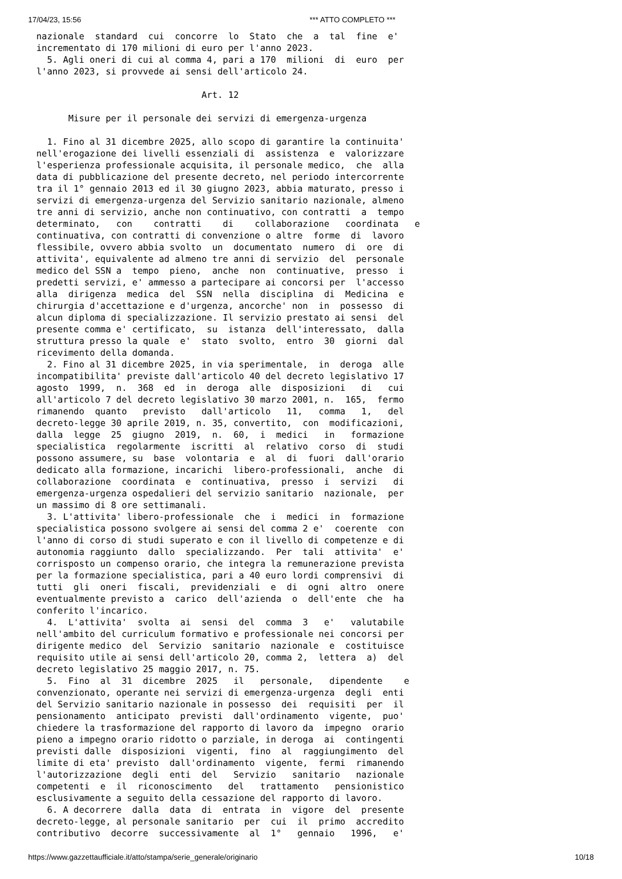17/04/23, 15:56 *** ATTO COMPLETO ***
nazionale  standard  cui  concorre  lo  Stato  che  a  tal  fine  e'
incrementato di 170 milioni di euro per l'anno 2023.
  5. Agli oneri di cui al comma 4, pari a 170  milioni  di  euro  per
l'anno 2023, si provvede ai sensi dell'articolo 24.

                               Art. 12

      Misure per il personale dei servizi di emergenza-urgenza

  1. Fino al 31 dicembre 2025, allo scopo di garantire la continuita'
nell'erogazione dei livelli essenziali di  assistenza  e  valorizzare
l'esperienza professionale acquisita, il personale medico,  che  alla
data di pubblicazione del presente decreto, nel periodo intercorrente
tra il 1° gennaio 2013 ed il 30 giugno 2023, abbia maturato, presso i
servizi di emergenza-urgenza del Servizio sanitario nazionale, almeno
tre anni di servizio, anche non continuativo, con contratti  a  tempo
determinato,   con    contratti    di    collaborazione   coordinata   e
continuativa, con contratti di convenzione o altre  forme  di  lavoro
flessibile, ovvero abbia svolto  un  documentato  numero  di  ore  di
attivita', equivalente ad almeno tre anni di servizio  del  personale
medico del SSN a  tempo  pieno,  anche  non  continuative,  presso  i
predetti servizi, e' ammesso a partecipare ai concorsi per  l'accesso
alla  dirigenza  medica  del  SSN  nella  disciplina  di  Medicina  e
chirurgia d'accettazione e d'urgenza, ancorche' non  in  possesso  di
alcun diploma di specializzazione. Il servizio prestato ai sensi  del
presente comma e' certificato,  su  istanza  dell'interessato,  dalla
struttura presso la quale  e'  stato  svolto,  entro  30  giorni  dal
ricevimento della domanda.
  2. Fino al 31 dicembre 2025, in via sperimentale,  in  deroga  alle
incompatibilita' previste dall'articolo 40 del decreto legislativo 17
agosto  1999,  n.  368  ed  in  deroga  alle  disposizioni   di   cui
all'articolo 7 del decreto legislativo 30 marzo 2001, n.  165,  fermo
rimanendo  quanto   previsto   dall'articolo   11,   comma   1,   del
decreto-legge 30 aprile 2019, n. 35, convertito,  con  modificazioni,
dalla  legge  25  giugno  2019,  n.  60,  i  medici   in   formazione
specialistica  regolarmente  iscritti  al  relativo  corso  di  studi
possono assumere, su  base  volontaria  e  al  di  fuori  dall'orario
dedicato alla formazione, incarichi  libero-professionali,  anche  di
collaborazione  coordinata  e  continuativa,  presso  i  servizi   di
emergenza-urgenza ospedalieri del servizio sanitario  nazionale,  per
un massimo di 8 ore settimanali.
  3. L'attivita' libero-professionale  che  i  medici  in  formazione
specialistica possono svolgere ai sensi del comma 2 e'  coerente  con
l'anno di corso di studi superato e con il livello di competenze e di
autonomia raggiunto  dallo  specializzando.  Per  tali  attivita'  e'
corrisposto un compenso orario, che integra la remunerazione prevista
per la formazione specialistica, pari a 40 euro lordi comprensivi  di
tutti  gli  oneri  fiscali,  previdenziali  e  di  ogni  altro  onere
eventualmente previsto a  carico  dell'azienda  o  dell'ente  che  ha
conferito l'incarico.
  4.  L'attivita'  svolta  ai  sensi  del  comma  3   e'   valutabile
nell'ambito del curriculum formativo e professionale nei concorsi per
dirigente medico  del  Servizio  sanitario  nazionale  e  costituisce
requisito utile ai sensi dell'articolo 20, comma 2,  lettera  a)  del
decreto legislativo 25 maggio 2017, n. 75.
  5.  Fino  al  31  dicembre  2025   il   personale,   dipendente    e
convenzionato, operante nei servizi di emergenza-urgenza  degli  enti
del Servizio sanitario nazionale in possesso  dei  requisiti  per  il
pensionamento  anticipato  previsti  dall'ordinamento  vigente,  puo'
chiedere la trasformazione del rapporto di lavoro da  impegno  orario
pieno a impegno orario ridotto o parziale, in deroga  ai  contingenti
previsti dalle  disposizioni  vigenti,  fino  al  raggiungimento  del
limite di eta' previsto  dall'ordinamento  vigente,  fermi  rimanendo
l'autorizzazione  degli  enti  del   Servizio   sanitario   nazionale
competenti  e  il  riconoscimento   del   trattamento   pensionistico
esclusivamente a seguito della cessazione del rapporto di lavoro.
  6. A decorrere  dalla  data  di  entrata  in  vigore  del  presente
decreto-legge, al personale sanitario  per  cui  il  primo  accredito
contributivo  decorre  successivamente  al  1°   gennaio   1996,   e'
https://www.gazzettaufficiale.it/atto/stampa/serie_generale/originario 10/18